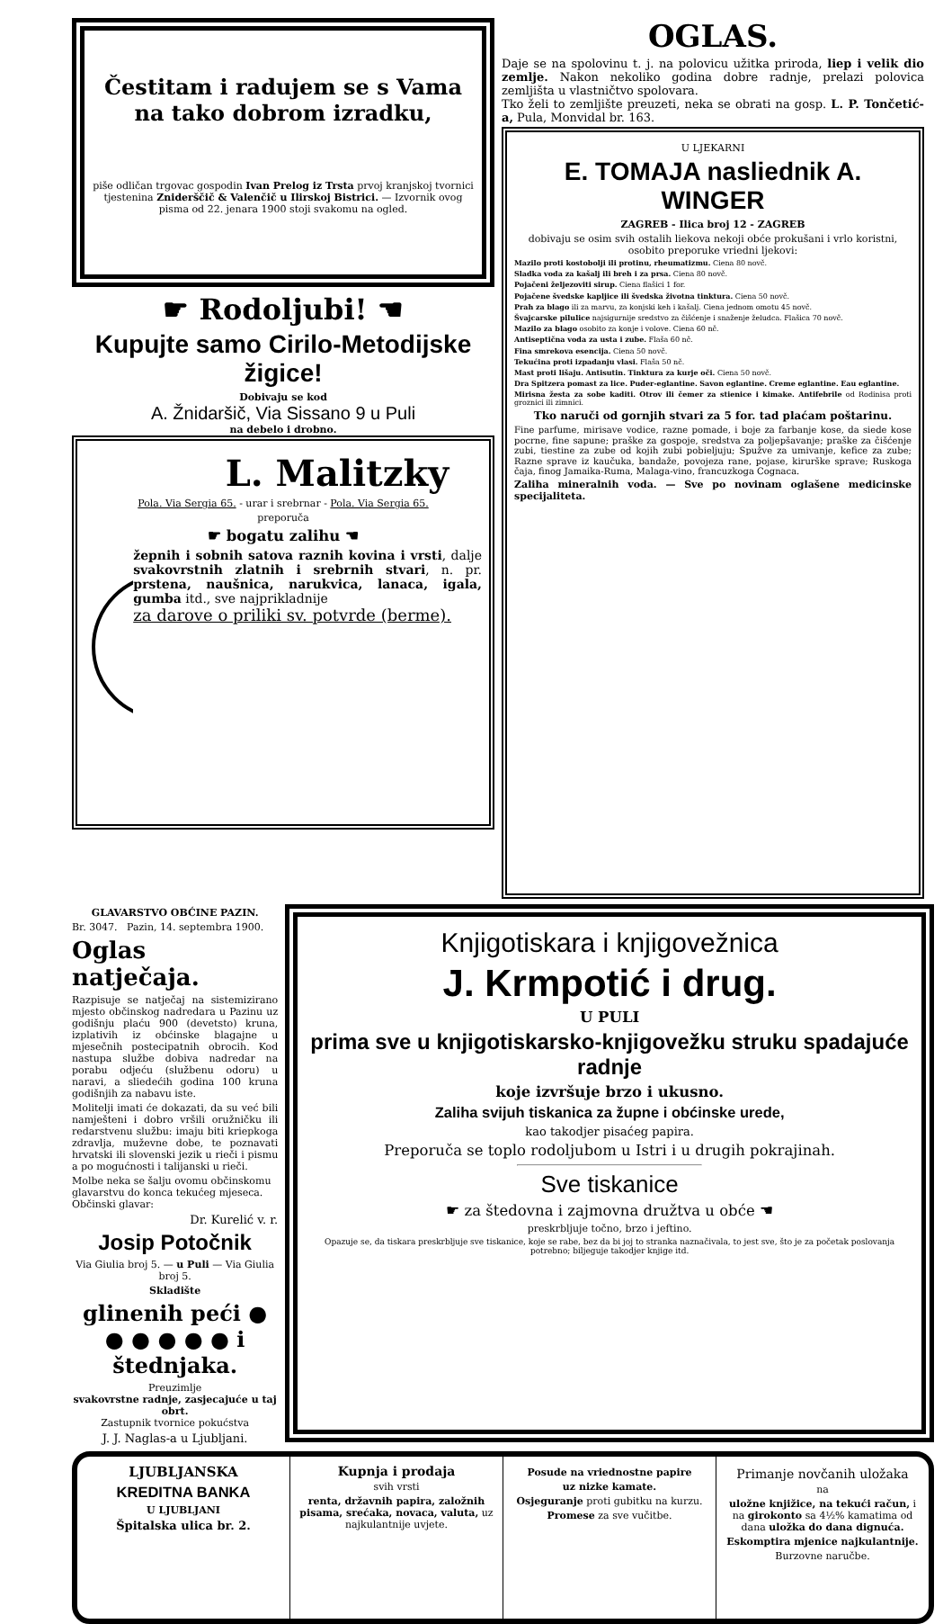Čestitam i radujem se s Vama na tako dobrom izradku,
piše odličan trgovac gospodin Ivan Prelog iz Trsta prvoj kranjskoj tvornici tjestenina Zniderščič & Valenčič u Ilirskoj Bistrici. — Izvornik ovog pisma od 22. jenara 1900 stoji svakomu na ogled.
☛ Rodoljubi! ☚
Kupujte samo Cirilo-Metodijske žigice!
Dobivaju se kod
A. Žnidaršič, Via Sissano 9 u Puli
na debelo i drobno.
L. Malitzky
Pola. Via Sergia 65. - urar i srebrnar - Pola. Via Sergia 65.
preporuča
☛ bogatu zalihu ☚
žepnih i sobnih satova raznih kovina i vrsti, dalje svakovrstnih zlatnih i srebrnih stvari, n. pr. prstena, naušnica, narukvica, lanaca, igala, gumba itd., sve najprikladnije
za darove o priliki sv. potvrde (berme).
OGLAS.
Daje se na spolovinu t. j. na polovicu užitka priroda, liep i velik dio zemlje. Nakon nekoliko godina dobre radnje, prelazi polovica zemljišta u vlastničtvo spolovara.
Tko želi to zemljište preuzeti, neka se obrati na gosp. L. P. Tončetić-a, Pula, Monvidal br. 163.
U LJEKARNI
E. TOMAJA nasliednik A. WINGER
ZAGREB - Ilica broj 12 - ZAGREB
dobivaju se osim svih ostalih liekova nekoji obće prokušani i vrlo koristni, osobito preporuke vriedni ljekovi:
Mazilo proti kostobolji ili protinu, rheumatizmu. Ciena 80 novč.
Sladka voda za kašalj ili breh i za prsa. Ciena 80 novč.
Pojačeni željezoviti sirup. Ciena flašici 1 for.
Pojačene švedske kapljice ili švedska životna tinktura. Ciena 50 novč.
Prah za blago ili za marvu, za konjski keh i kašalj. Ciena jednom omotu 45 novč.
Švajcarske pilulice najsigurnije sredstvo za čišćenje i snaženje želudca. Flašica 70 novč.
Mazilo za blago osobito za konje i volove. Ciena 60 nč.
Antiseptična voda za usta i zube. Flaša 60 nč.
Fina smrekova esencija. Ciena 50 novč.
Tekućina proti izpadanju vlasi. Flaša 50 nč.
Mast proti lišaju. Antisutin. Tinktura za kurje oči. Ciena 50 novč.
Dra Spitzera pomast za lice. Puder-eglantine. Savon eglantine. Creme eglantine. Eau eglantine.
Mirisna žesta za sobe kaditi. Otrov ili čemer za stienice i kimake. Antifebrile od Rodinisa proti groznici ili zimnici.
Tko naruči od gornjih stvari za 5 for. tad plaćam poštarinu.
Fine parfume, mirisave vodice, razne pomade, i boje za farbanje kose, da siede kose pocrne, fine sapune; praške za gospoje, sredstva za poljepšavanje; praške za čišćenje zubi, tiestine za zube od kojih zubi pobieljuju; Spužve za umivanje, kefice za zube; Razne sprave iz kaučuka, bandaže, povojeza rane, pojase, kirurške sprave; Ruskoga čaja, finog Jamaika-Ruma, Malaga-vino, francuzkoga Cognaca.
Zaliha mineralnih voda. — Sve po novinam oglašene medicinske specijaliteta.
GLAVARSTVO OBĆINE PAZIN.
Br. 3047. Pazin, 14. septembra 1900.
Oglas natječaja.
Razpisuje se natječaj na sistemizirano mjesto občinskog nadredara u Pazinu uz godišnju plaću 900 (devetsto) kruna, izplativih iz obćinske blagajne u mjesečnih postecipatnih obrocih. Kod nastupa službe dobiva nadredar na porabu odjeću (službenu odoru) u naravi, a sliedećih godina 100 kruna godišnjih za nabavu iste.
Molitelji imati će dokazati, da su već bili namješteni i dobro vršili oružničku ili redarstvenu službu: imaju biti kriepkoga zdravlja, muževne dobe, te poznavati hrvatski ili slovenski jezik u rieči i pismu a po mogućnosti i talijanski u rieči.
Molbe neka se šalju ovomu občinskomu glavarstvu do konca tekućeg mjeseca. Občinski glavar:
Dr. Kurelić v. r.
Josip Potočnik
Via Giulia broj 5. — u Puli — Via Giulia broj 5.
Skladište
glinenih peći ● ● ● ● ● ● i štednjaka.
Preuzimlje
svakovrstne radnje, zasjecajuće u taj obrt.
Zastupnik tvornice pokućstva
J. J. Naglas-a u Ljubljani.
Knjigotiskara i knjigovežnica
J. Krmpotić i drug.
U PULI
prima sve u knjigotiskarsko-knjigovežku struku spadajuće radnje
koje izvršuje brzo i ukusno.
Zaliha svijuh tiskanica za župne i obćinske urede,
kao takodjer pisaćeg papira.
Preporuča se toplo rodoljubom u Istri i u drugih pokrajinah.
Sve tiskanice
☛ za štedovna i zajmovna družtva u obće ☚
preskrbljuje točno, brzo i jeftino.
Opazuje se, da tiskara preskrbljuje sve tiskanice, koje se rabe, bez da bi joj to stranka naznačivala, to jest sve, što je za početak poslovanja potrebno; biljeguje takodjer knjige itd.
LJUBLJANSKA
KREDITNA BANKA
U LJUBLJANI
Špitalska ulica br. 2.
Kupnja i prodaja
svih vrsti
renta, državnih papira, založnih pisama, srećaka, novaca, valuta, uz najkulantnije uvjete.
Posude na vriednostne papire
uz nizke kamate.
Osjeguranje proti gubitku na kurzu.
Promese za sve vučitbe.
Primanje novčanih uložaka
na
uložne knjižice, na tekući račun, i na girokonto sa 4½% kamatima od dana uložka do dana dignuća.
Eskomptira mjenice najkulantnije.
Burzovne naručbe.